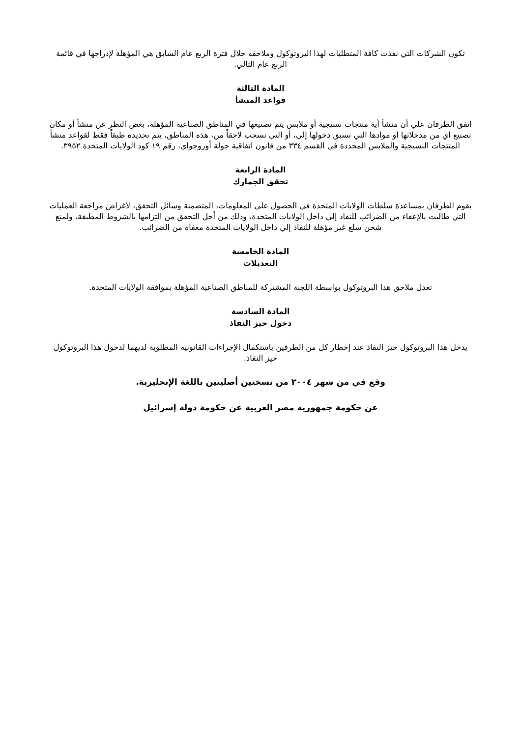تكون الشركات التي نفذت كافة المتطلبات لهذا البروتوكول وملاحقه خلال فترة الربع عام السابق هي المؤهلة لإدراجها في قائمة الربع عام التالي.
المادة الثالثة
قواعد المنشأ
اتفق الطرفان علي أن منشأ أية منتجات نسيجية أو ملابس يتم تصنيعها في المناطق الصناعية المؤهلة، بغض النظر عن منشأ أو مكان تصنيع أي من مدخلاتها أو موادها التي تسبق دخولها إلي، أو التي تسحب لاحقاً من، هذه المناطق، يتم تحديده طبقاً فقط لقواعد منشأ المنتجات النسيجية والملابس المحددة في القسم ٣٣٤ من قانون اتفاقية جولة أوروجواي، رقم ١٩ كود الولايات المتحدة ٣٩٥٢.
المادة الرابعة
تحقق الجمارك
يقوم الطرفان بمساعدة سلطات الولايات المتحدة في الحصول علي المعلومات، المتضمنة وسائل التحقق، لأغراض مراجعة العمليات التي طالبت بالإعفاء من الضرائب للنفاذ إلي داخل الولايات المتحدة، وذلك من أجل التحقق من التزامها بالشروط المطبقة، ولمنع شحن سلع غير مؤهلة للنفاذ إلي داخل الولايات المتحدة معفاة من الضرائب.
المادة الخامسة
التعديلات
تعدل ملاحق هذا البروتوكول بواسطة اللجنة المشتركة للمناطق الصناعية المؤهلة بموافقة الولايات المتحدة.
المادة السادسة
دخول حيز النفاذ
يدخل هذا البروتوكول حيز النفاذ عند إخطار كل من الطرفين باستكمال الإجراءات القانونية المطلوبة لديهما لدخول هذا البروتوكول حيز النفاذ.
وقع في من شهر ٢٠٠٤ من نسختين أصليتين باللغة الإنجليزية.
عن حكومة جمهورية مصر العربية عن حكومة دولة إسرائيل